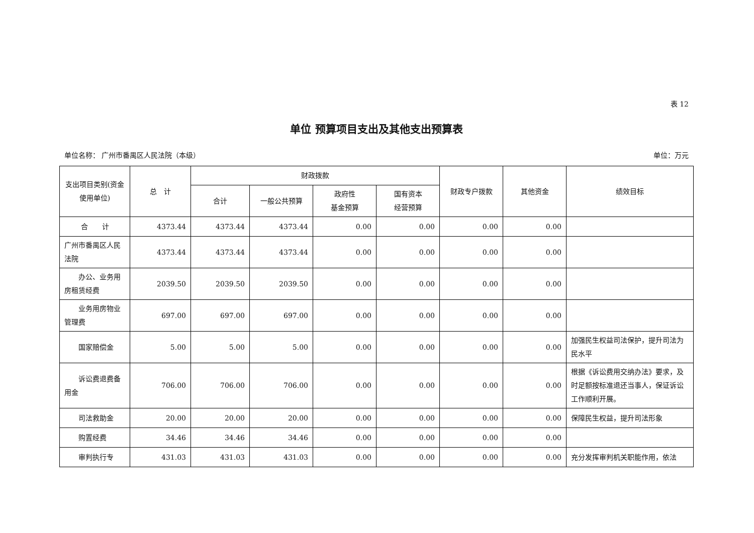表 12
单位 预算项目支出及其他支出预算表
单位名称： 广州市番禺区人民法院（本级） 单位：万元
| 支出项目类别(资金使用单位) | 总 计 | 财政拨款 | | | | 财政专户拨款 | 其他资金 | 绩效目标 |
| --- | --- | --- | --- | --- | --- | --- | --- | --- |
| | | 合计 | 一般公共预算 | 政府性 基金预算 | 国有资本 经营预算 | | | |
| 合 计 | 4373.44 | 4373.44 | 4373.44 | 0.00 | 0.00 | 0.00 | 0.00 | |
| 广州市番禺区人民法院 | 4373.44 | 4373.44 | 4373.44 | 0.00 | 0.00 | 0.00 | 0.00 | |
| 办公、业务用房租赁经费 | 2039.50 | 2039.50 | 2039.50 | 0.00 | 0.00 | 0.00 | 0.00 | |
| 业务用房物业管理费 | 697.00 | 697.00 | 697.00 | 0.00 | 0.00 | 0.00 | 0.00 | |
| 国家赔偿金 | 5.00 | 5.00 | 5.00 | 0.00 | 0.00 | 0.00 | 0.00 | 加强民生权益司法保护，提升司法为民水平 |
| 诉讼费退费备用金 | 706.00 | 706.00 | 706.00 | 0.00 | 0.00 | 0.00 | 0.00 | 根据《诉讼费用交纳办法》要求，及时足额按标准退还当事人，保证诉讼工作顺利开展。 |
| 司法救助金 | 20.00 | 20.00 | 20.00 | 0.00 | 0.00 | 0.00 | 0.00 | 保障民生权益，提升司法形象 |
| 购置经费 | 34.46 | 34.46 | 34.46 | 0.00 | 0.00 | 0.00 | 0.00 | |
| 审判执行专 | 431.03 | 431.03 | 431.03 | 0.00 | 0.00 | 0.00 | 0.00 | 充分发挥审判机关职能作用，依法 |